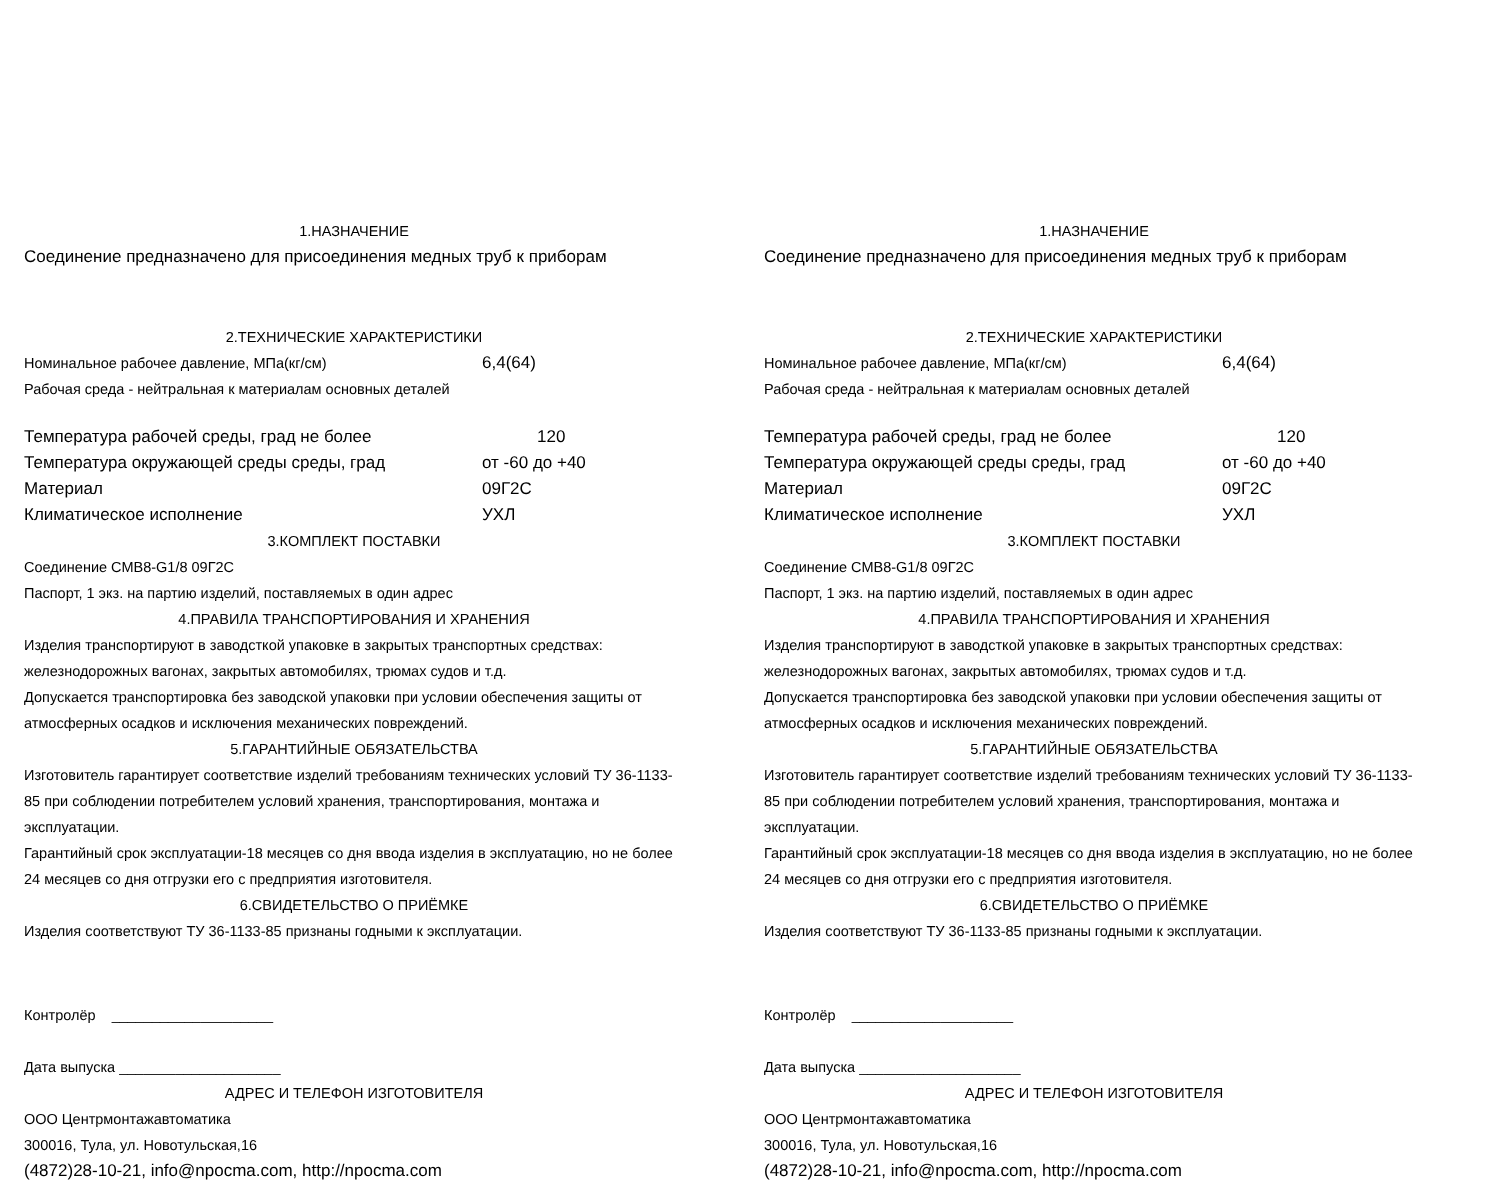1.НАЗНАЧЕНИЕ
Соединение предназначено для присоединения медных труб к приборам
2.ТЕХНИЧЕСКИЕ ХАРАКТЕРИСТИКИ
Номинальное рабочее давление, МПа(кг/см) 6,4(64)
Рабочая среда - нейтральная к материалам основных деталей
Температура рабочей среды, град не более 120
Температура окружающей среды среды, град от -60 до +40
Материал 09Г2С
Климатическое исполнение УХЛ
3.КОМПЛЕКТ ПОСТАВКИ
Соединение СМВ8-G1/8 09Г2С
Паспорт, 1 экз. на партию изделий, поставляемых в один адрес
4.ПРАВИЛА ТРАНСПОРТИРОВАНИЯ И ХРАНЕНИЯ
Изделия транспортируют в заводсткой упаковке в закрытых транспортных средствах: железнодорожных вагонах, закрытых автомобилях, трюмах судов и т.д.
Допускается транспортировка без заводской упаковки при условии обеспечения защиты от атмосферных осадков и исключения механических повреждений.
5.ГАРАНТИЙНЫЕ ОБЯЗАТЕЛЬСТВА
Изготовитель гарантирует соответствие изделий требованиям технических условий ТУ 36-1133-85 при соблюдении потребителем условий хранения, транспортирования, монтажа и эксплуатации.
Гарантийный срок эксплуатации-18 месяцев со дня ввода изделия в эксплуатацию, но не более 24 месяцев со дня отгрузки его с предприятия изготовителя.
6.СВИДЕТЕЛЬСТВО О ПРИЁМКЕ
Изделия соответствуют ТУ 36-1133-85 признаны годными к эксплуатации.
Контролёр ____________________
Дата выпуска ____________________
АДРЕС И ТЕЛЕФОН ИЗГОТОВИТЕЛЯ
ООО Центрмонтажавтоматика
300016, Тула, ул. Новотульская,16
(4872)28-10-21, info@npocma.com, http://npocma.com
1.НАЗНАЧЕНИЕ
Соединение предназначено для присоединения медных труб к приборам
2.ТЕХНИЧЕСКИЕ ХАРАКТЕРИСТИКИ
Номинальное рабочее давление, МПа(кг/см) 6,4(64)
Рабочая среда - нейтральная к материалам основных деталей
Температура рабочей среды, град не более 120
Температура окружающей среды среды, град от -60 до +40
Материал 09Г2С
Климатическое исполнение УХЛ
3.КОМПЛЕКТ ПОСТАВКИ
Соединение СМВ8-G1/8 09Г2С
Паспорт, 1 экз. на партию изделий, поставляемых в один адрес
4.ПРАВИЛА ТРАНСПОРТИРОВАНИЯ И ХРАНЕНИЯ
Изделия транспортируют в заводсткой упаковке в закрытых транспортных средствах: железнодорожных вагонах, закрытых автомобилях, трюмах судов и т.д.
Допускается транспортировка без заводской упаковки при условии обеспечения защиты от атмосферных осадков и исключения механических повреждений.
5.ГАРАНТИЙНЫЕ ОБЯЗАТЕЛЬСТВА
Изготовитель гарантирует соответствие изделий требованиям технических условий ТУ 36-1133-85 при соблюдении потребителем условий хранения, транспортирования, монтажа и эксплуатации.
Гарантийный срок эксплуатации-18 месяцев со дня ввода изделия в эксплуатацию, но не более 24 месяцев со дня отгрузки его с предприятия изготовителя.
6.СВИДЕТЕЛЬСТВО О ПРИЁМКЕ
Изделия соответствуют ТУ 36-1133-85 признаны годными к эксплуатации.
Контролёр ____________________
Дата выпуска ____________________
АДРЕС И ТЕЛЕФОН ИЗГОТОВИТЕЛЯ
ООО Центрмонтажавтоматика
300016, Тула, ул. Новотульская,16
(4872)28-10-21, info@npocma.com, http://npocma.com